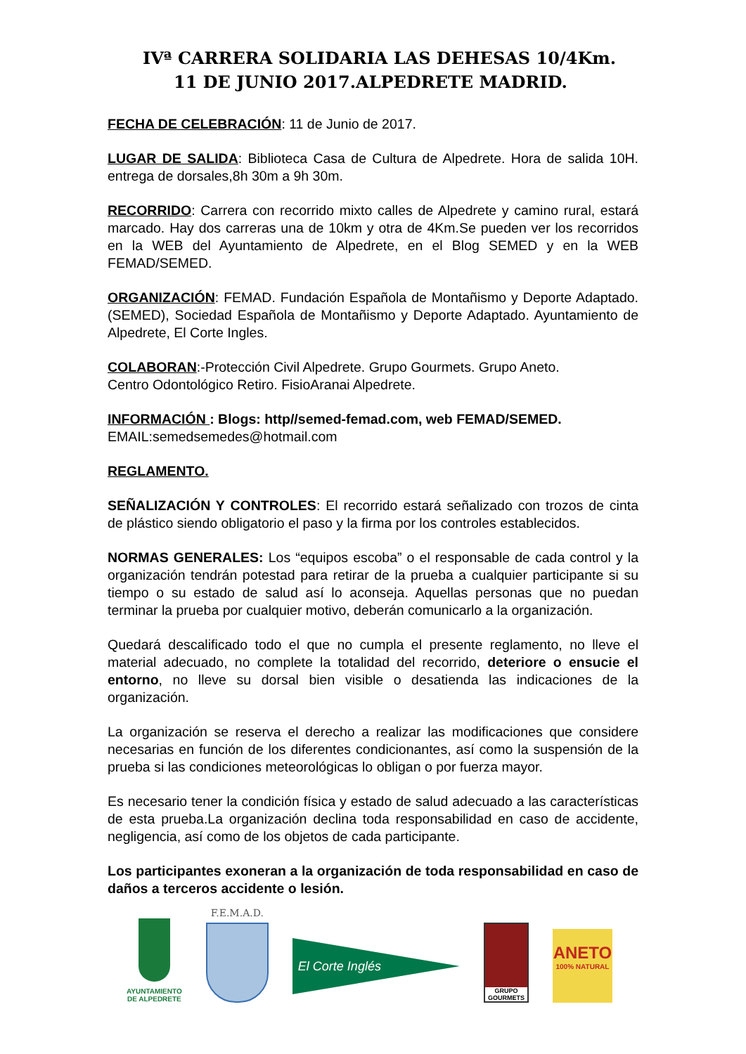IVª CARRERA SOLIDARIA LAS DEHESAS 10/4Km.
11 DE JUNIO 2017.ALPEDRETE MADRID.
FECHA DE CELEBRACIÓN: 11 de Junio de 2017.
LUGAR DE SALIDA: Biblioteca Casa de Cultura de Alpedrete. Hora de salida 10H. entrega de dorsales,8h 30m a 9h 30m.
RECORRIDO: Carrera con recorrido mixto calles de Alpedrete y camino rural, estará marcado. Hay dos carreras una de 10km y otra de 4Km.Se pueden ver los recorridos en la WEB del Ayuntamiento de Alpedrete, en el Blog SEMED y en la WEB FEMAD/SEMED.
ORGANIZACIÓN: FEMAD. Fundación Española de Montañismo y Deporte Adaptado. (SEMED), Sociedad Española de Montañismo y Deporte Adaptado. Ayuntamiento de Alpedrete, El Corte Ingles.
COLABORAN:-Protección Civil Alpedrete. Grupo Gourmets. Grupo Aneto.
Centro Odontológico Retiro. FisioAranai Alpedrete.
INFORMACIÓN : Blogs: http//semed-femad.com, web FEMAD/SEMED.
EMAIL:semedsemedes@hotmail.com
REGLAMENTO.
SEÑALIZACIÓN Y CONTROLES: El recorrido estará señalizado con trozos de cinta de plástico siendo obligatorio el paso y la firma por los controles establecidos.
NORMAS GENERALES: Los “equipos escoba” o el responsable de cada control y la organización tendrán potestad para retirar de la prueba a cualquier participante si su tiempo o su estado de salud así lo aconseja. Aquellas personas que no puedan terminar la prueba por cualquier motivo, deberán comunicarlo a la organización.
Quedará descalificado todo el que no cumpla el presente reglamento, no lleve el material adecuado, no complete la totalidad del recorrido, deteriore o ensucie el entorno, no lleve su dorsal bien visible o desatienda las indicaciones de la organización.
La organización se reserva el derecho a realizar las modificaciones que considere necesarias en función de los diferentes condicionantes, así como la suspensión de la prueba si las condiciones meteorológicas lo obligan o por fuerza mayor.
Es necesario tener la condición física y estado de salud adecuado a las características de esta prueba.La organización declina toda responsabilidad en caso de accidente, negligencia, así como de los objetos de cada participante.
Los participantes exoneran a la organización de toda responsabilidad en caso de daños a terceros accidente o lesión.
AYUNTAMIENTO
DE ALPEDRETE
F.E.M.A.D.
El Corte Inglés
GRUPO GOURMETS
ANETO
100% NATURAL